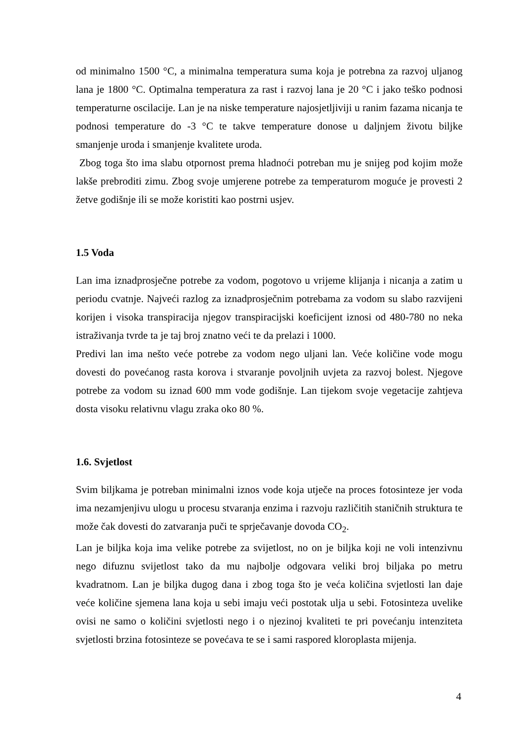od minimalno 1500 °C, a minimalna temperatura suma koja je potrebna za razvoj uljanog lana je 1800 °C. Optimalna temperatura za rast i razvoj lana je 20 °C i jako teško podnosi temperaturne oscilacije. Lan je na niske temperature najosjetljiviji u ranim fazama nicanja te podnosi temperature do -3 °C te takve temperature donose u daljnjem životu biljke smanjenje uroda i smanjenje kvalitete uroda.
Zbog toga što ima slabu otpornost prema hladnoći potreban mu je snijeg pod kojim može lakše prebroditi zimu. Zbog svoje umjerene potrebe za temperaturom moguće je provesti 2 žetve godišnje ili se može koristiti kao postrni usjev.
1.5 Voda
Lan ima iznadprosječne potrebe za vodom, pogotovo u vrijeme klijanja i nicanja a zatim u periodu cvatnje. Najveći razlog za iznadprosječnim potrebama za vodom su slabo razvijeni korijen i visoka transpiracija njegov transpiracijski koeficijent iznosi od 480-780 no neka istraživanja tvrde ta je taj broj znatno veći te da prelazi i 1000.
Predivi lan ima nešto veće potrebe za vodom nego uljani lan. Veće količine vode mogu dovesti do povećanog rasta korova i stvaranje povoljnih uvjeta za razvoj bolest. Njegove potrebe za vodom su iznad 600 mm vode godišnje. Lan tijekom svoje vegetacije zahtjeva dosta visoku relativnu vlagu zraka oko 80 %.
1.6. Svjetlost
Svim biljkama je potreban minimalni iznos vode koja utječe na proces fotosinteze jer voda ima nezamjenjivu ulogu u procesu stvaranja enzima i razvoju različitih staničnih struktura te može čak dovesti do zatvaranja puči te sprječavanje dovoda CO<sub>2</sub>.
Lan je biljka koja ima velike potrebe za svijetlost, no on je biljka koji ne voli intenzivnu nego difuznu svijetlost tako da mu najbolje odgovara veliki broj biljaka po metru kvadratnom. Lan je biljka dugog dana i zbog toga što je veća količina svjetlosti lan daje veće količine sjemena lana koja u sebi imaju veći postotak ulja u sebi. Fotosinteza uvelike ovisi ne samo o količini svjetlosti nego i o njezinoj kvaliteti te pri povećanju intenziteta svjetlosti brzina fotosinteze se povećava te se i sami raspored kloroplasta mijenja.
4